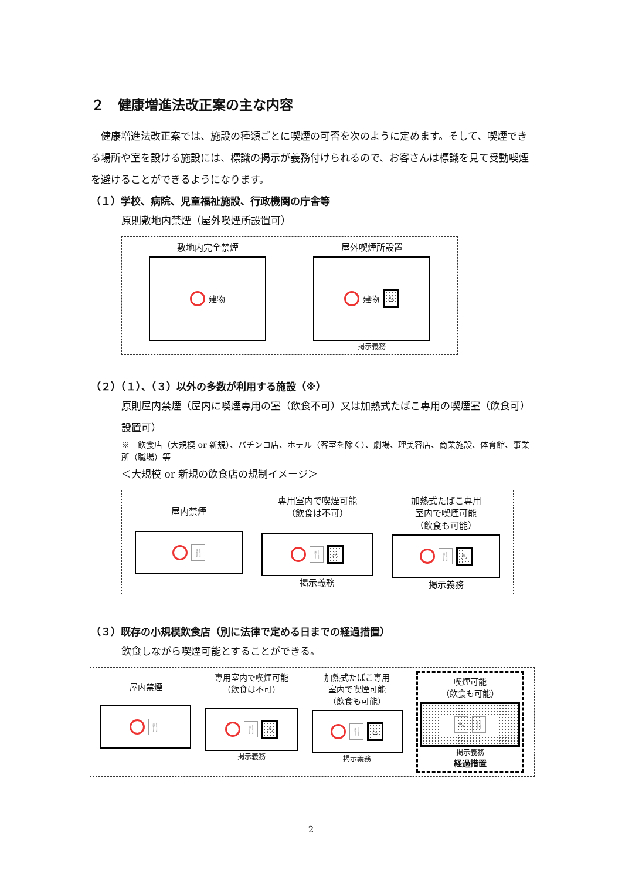２　健康増進法改正案の主な内容
　健康増進法改正案では、施設の種類ごとに喫煙の可否を次のように定めます。そして、喫煙できる場所や室を設ける施設には、標識の掲示が義務付けられるので、お客さんは標識を見て受動喫煙を避けることができるようになります。
（１）学校、病院、児童福祉施設、行政機関の庁舎等
原則敷地内禁煙（屋外喫煙所設置可）
敷地内完全禁煙
建物
屋外喫煙所設置
建物 ♨
掲示義務
（２）（１）、（３）以外の多数が利用する施設（※）
原則屋内禁煙（屋内に喫煙専用の室（飲食不可）又は加熱式たばこ専用の喫煙室（飲食可）設置可）
※　飲食店（大規模 or 新規）、パチンコ店、ホテル（客室を除く）、劇場、理美容店、商業施設、体育館、事業所（職場）等
＜大規模 or 新規の飲食店の規制イメージ＞
屋内禁煙
🍴
専用室内で喫煙可能
（飲食は不可）
🍴 ♨
掲示義務
加熱式たばこ専用
室内で喫煙可能
（飲食も可能）
🍴 ♨
掲示義務
（３）既存の小規模飲食店（別に法律で定める日までの経過措置）
飲食しながら喫煙可能とすることができる。
屋内禁煙
🍴
専用室内で喫煙可能
（飲食は不可）
🍴 ♨
掲示義務
加熱式たばこ専用
室内で喫煙可能
（飲食も可能）
🍴 ♨
掲示義務
喫煙可能
（飲食も可能）
♨ 🍴
掲示義務
経過措置
2